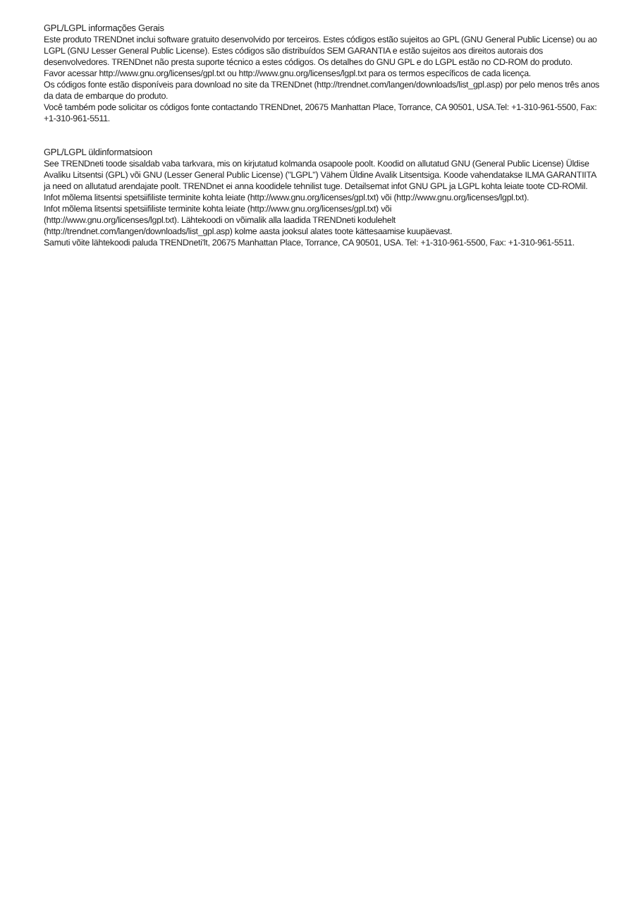GPL/LGPL informações Gerais
Este produto TRENDnet inclui software gratuito desenvolvido por terceiros. Estes códigos estão sujeitos ao GPL (GNU General Public License) ou ao LGPL (GNU Lesser General Public License). Estes códigos são distribuídos SEM GARANTIA e estão sujeitos aos direitos autorais dos desenvolvedores. TRENDnet não presta suporte técnico a estes códigos. Os detalhes do GNU GPL e do LGPL estão no CD-ROM do produto.
Favor acessar http://www.gnu.org/licenses/gpl.txt ou http://www.gnu.org/licenses/lgpl.txt para os termos específicos de cada licença.
Os códigos fonte estão disponíveis para download no site da TRENDnet (http://trendnet.com/langen/downloads/list_gpl.asp) por pelo menos três anos da data de embarque do produto.
Você também pode solicitar os códigos fonte contactando TRENDnet, 20675 Manhattan Place, Torrance, CA 90501, USA.Tel: +1-310-961-5500, Fax: +1-310-961-5511.
GPL/LGPL üldinformatsioon
See TRENDneti toode sisaldab vaba tarkvara, mis on kirjutatud kolmanda osapoole poolt. Koodid on allutatud GNU (General Public License) Üldise Avaliku Litsentsi (GPL) või GNU (Lesser General Public License) ("LGPL") Vähem Üldine Avalik Litsentsiga. Koode vahendatakse ILMA GARANTIITA ja need on allutatud arendajate poolt. TRENDnet ei anna koodidele tehnilist tuge. Detailsemat infot GNU GPL ja LGPL kohta leiate toote CD-ROMil. Infot mõlema litsentsi spetsiifiliste terminite kohta leiate (http://www.gnu.org/licenses/gpl.txt) või (http://www.gnu.org/licenses/lgpl.txt).
Infot mõlema litsentsi spetsiifiliste terminite kohta leiate (http://www.gnu.org/licenses/gpl.txt) või
(http://www.gnu.org/licenses/lgpl.txt). Lähtekoodi on võimalik alla laadida TRENDneti kodulehelt
(http://trendnet.com/langen/downloads/list_gpl.asp) kolme aasta jooksul alates toote kättesaamise kuupäevast.
Samuti võite lähtekoodi paluda TRENDneti'lt, 20675 Manhattan Place, Torrance, CA 90501, USA. Tel: +1-310-961-5500, Fax: +1-310-961-5511.